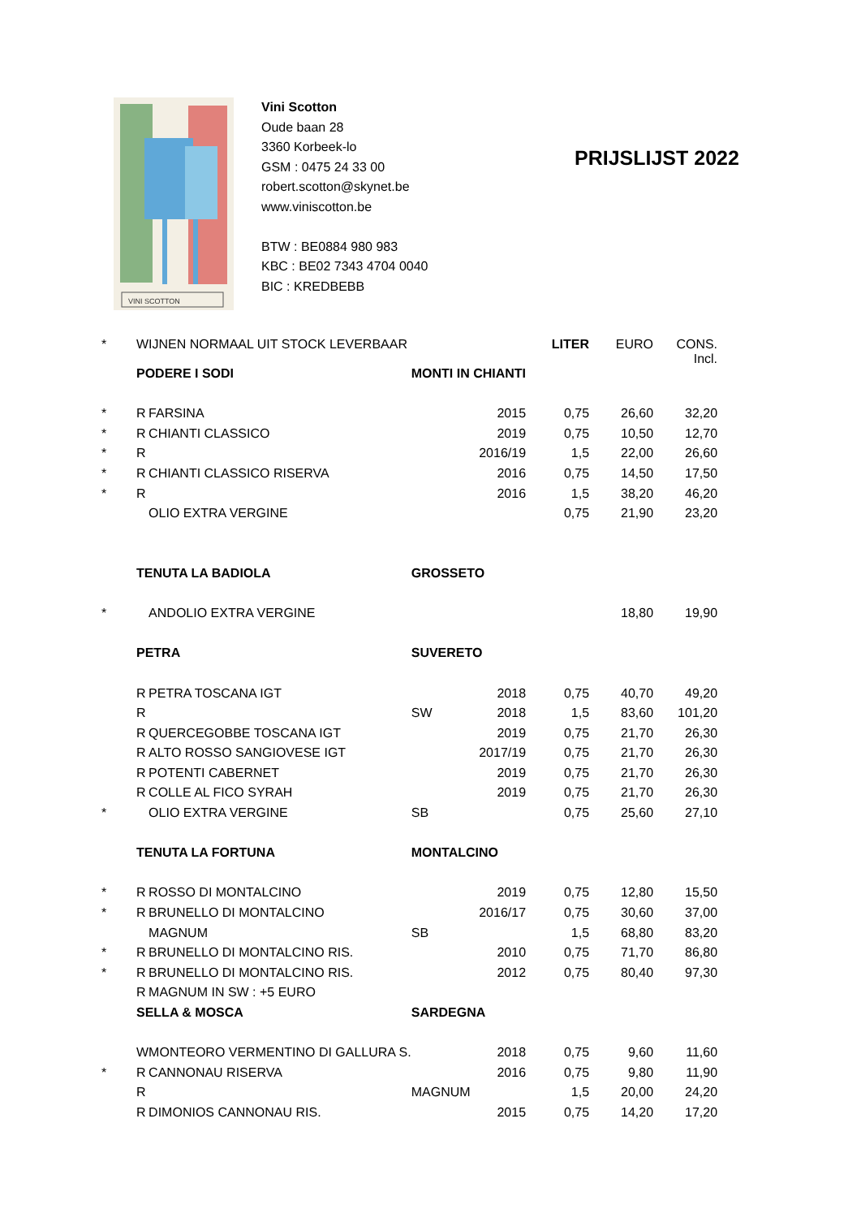VINI SCOTTON
Vini Scotton
Oude baan 28
3360 Korbeek-lo
GSM : 0475 24 33 00
robert.scotton@skynet.be
www.viniscotton.be
BTW : BE0884 980 983
KBC : BE02 7343 4704 0040
BIC : KREDBEBB
PRIJSLIJST 2022
| * | WIJNEN NORMAAL UIT STOCK LEVERBAAR | | | | LITER | EURO | CONS. Incl. |
| | PODERE I SODI | | MONTI IN CHIANTI | | | | |
| * | R | FARSINA | | 2015 | 0,75 | 26,60 | 32,20 |
| * | R | CHIANTI CLASSICO | | 2019 | 0,75 | 10,50 | 12,70 |
| * | R | | | 2016/19 | 1,5 | 22,00 | 26,60 |
| * | R | CHIANTI CLASSICO RISERVA | | 2016 | 0,75 | 14,50 | 17,50 |
| * | R | | | 2016 | 1,5 | 38,20 | 46,20 |
| | | OLIO EXTRA VERGINE | | | 0,75 | 21,90 | 23,20 |
| | TENUTA LA BADIOLA | | GROSSETO | | | | |
| * | | ANDOLIO EXTRA VERGINE | | | | 18,80 | 19,90 |
| | PETRA | | SUVERETO | | | | |
| | R | PETRA TOSCANA IGT | | 2018 | 0,75 | 40,70 | 49,20 |
| | R | | SW | 2018 | 1,5 | 83,60 | 101,20 |
| | R | QUERCEGOBBE TOSCANA IGT | | 2019 | 0,75 | 21,70 | 26,30 |
| | R | ALTO ROSSO SANGIOVESE IGT | | 2017/19 | 0,75 | 21,70 | 26,30 |
| | R | POTENTI CABERNET | | 2019 | 0,75 | 21,70 | 26,30 |
| | R | COLLE AL FICO SYRAH | | 2019 | 0,75 | 21,70 | 26,30 |
| * | | OLIO EXTRA VERGINE | SB | | 0,75 | 25,60 | 27,10 |
| | TENUTA LA FORTUNA | | MONTALCINO | | | | |
| * | R | ROSSO DI MONTALCINO | | 2019 | 0,75 | 12,80 | 15,50 |
| * | R | BRUNELLO DI MONTALCINO | | 2016/17 | 0,75 | 30,60 | 37,00 |
| | | MAGNUM | SB | | 1,5 | 68,80 | 83,20 |
| * | R | BRUNELLO DI MONTALCINO RIS. | | 2010 | 0,75 | 71,70 | 86,80 |
| * | R | BRUNELLO DI MONTALCINO RIS. | | 2012 | 0,75 | 80,40 | 97,30 |
| | R | MAGNUM IN SW : +5 EURO | | | | | |
| | SELLA & MOSCA | | SARDEGNA | | | | |
| | W | MONTEORO VERMENTINO DI GALLURA S. | | 2018 | 0,75 | 9,60 | 11,60 |
| * | R | CANNONAU RISERVA | | 2016 | 0,75 | 9,80 | 11,90 |
| | R | | MAGNUM | | 1,5 | 20,00 | 24,20 |
| | R | DIMONIOS CANNONAU RIS. | | 2015 | 0,75 | 14,20 | 17,20 |